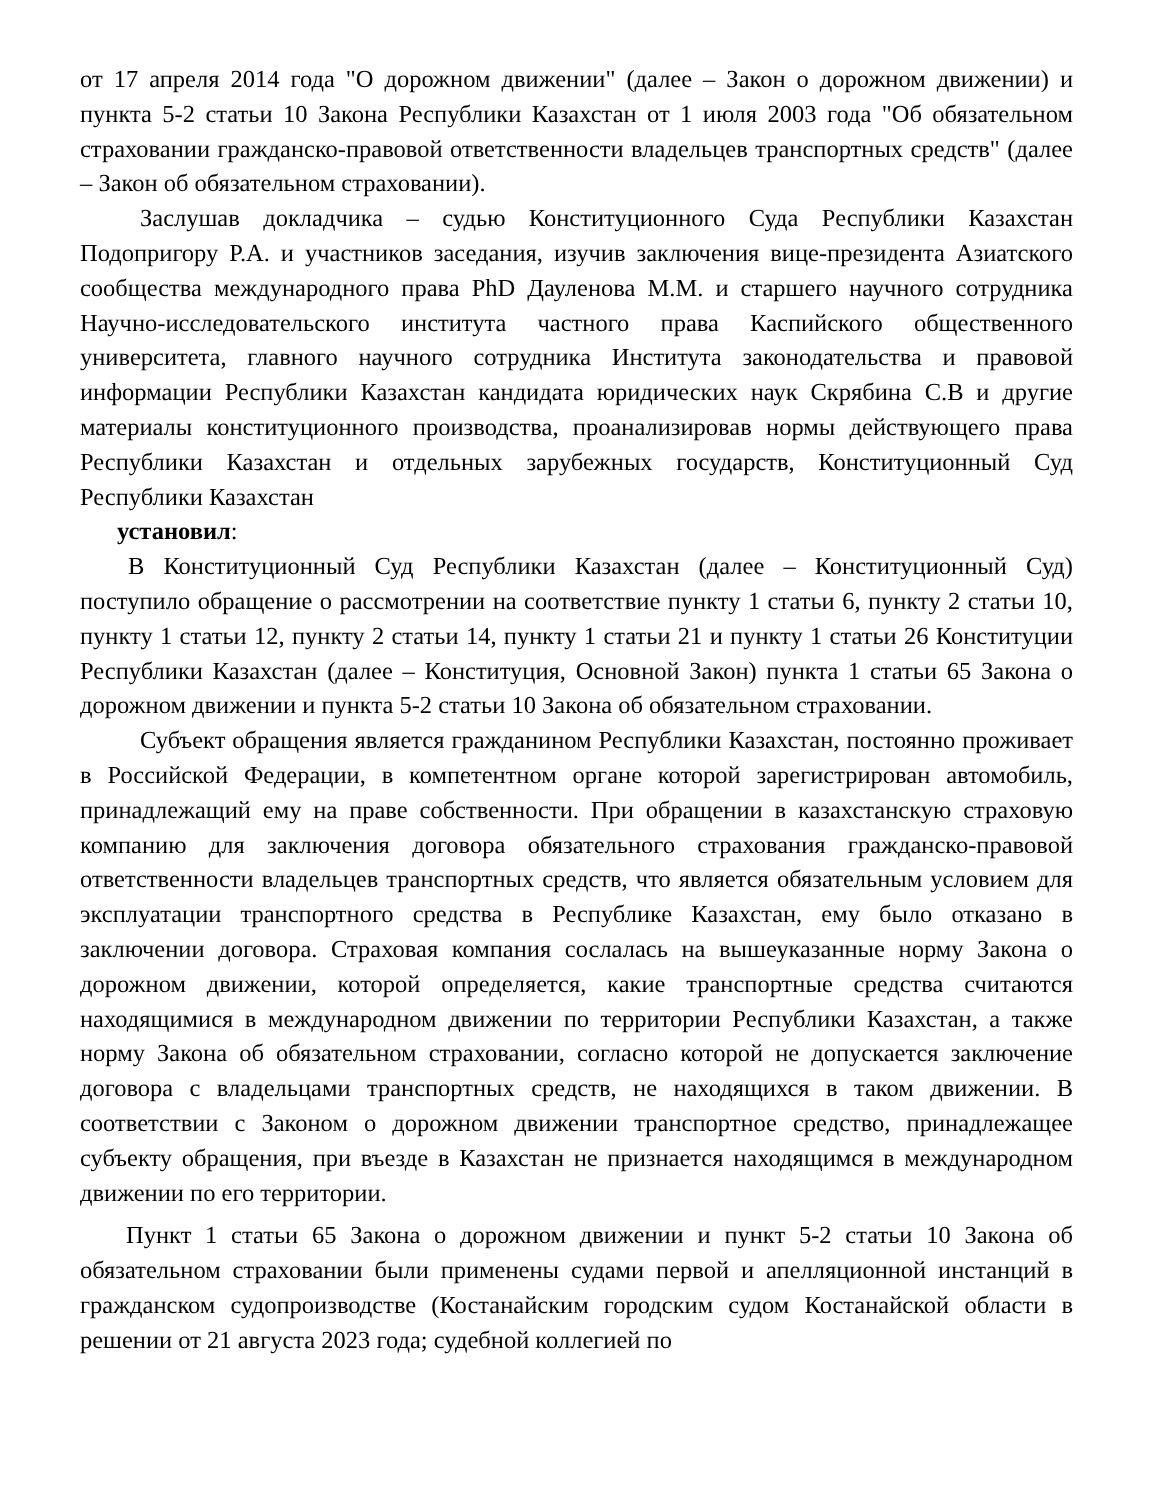от 17 апреля 2014 года "О дорожном движении" (далее – Закон о дорожном движении) и пункта 5-2 статьи 10 Закона Республики Казахстан от 1 июля 2003 года "Об обязательном страховании гражданско-правовой ответственности владельцев транспортных средств" (далее – Закон об обязательном страховании).
Заслушав докладчика – судью Конституционного Суда Республики Казахстан Подопригору Р.А. и участников заседания, изучив заключения вице-президента Азиатского сообщества международного права PhD Дауленова М.М. и старшего научного сотрудника Научно-исследовательского института частного права Каспийского общественного университета, главного научного сотрудника Института законодательства и правовой информации Республики Казахстан кандидата юридических наук Скрябина С.В и другие материалы конституционного производства, проанализировав нормы действующего права Республики Казахстан и отдельных зарубежных государств, Конституционный Суд Республики Казахстан
установил:
В Конституционный Суд Республики Казахстан (далее – Конституционный Суд) поступило обращение о рассмотрении на соответствие пункту 1 статьи 6, пункту 2 статьи 10, пункту 1 статьи 12, пункту 2 статьи 14, пункту 1 статьи 21 и пункту 1 статьи 26 Конституции Республики Казахстан (далее – Конституция, Основной Закон) пункта 1 статьи 65 Закона о дорожном движении и пункта 5-2 статьи 10 Закона об обязательном страховании.
Субъект обращения является гражданином Республики Казахстан, постоянно проживает в Российской Федерации, в компетентном органе которой зарегистрирован автомобиль, принадлежащий ему на праве собственности. При обращении в казахстанскую страховую компанию для заключения договора обязательного страхования гражданско-правовой ответственности владельцев транспортных средств, что является обязательным условием для эксплуатации транспортного средства в Республике Казахстан, ему было отказано в заключении договора. Страховая компания сослалась на вышеуказанные норму Закона о дорожном движении, которой определяется, какие транспортные средства считаются находящимися в международном движении по территории Республики Казахстан, а также норму Закона об обязательном страховании, согласно которой не допускается заключение договора с владельцами транспортных средств, не находящихся в таком движении. В соответствии с Законом о дорожном движении транспортное средство, принадлежащее субъекту обращения, при въезде в Казахстан не признается находящимся в международном движении по его территории.
Пункт 1 статьи 65 Закона о дорожном движении и пункт 5-2 статьи 10 Закона об обязательном страховании были применены судами первой и апелляционной инстанций в гражданском судопроизводстве (Костанайским городским судом Костанайской области в решении от 21 августа 2023 года; судебной коллегией по